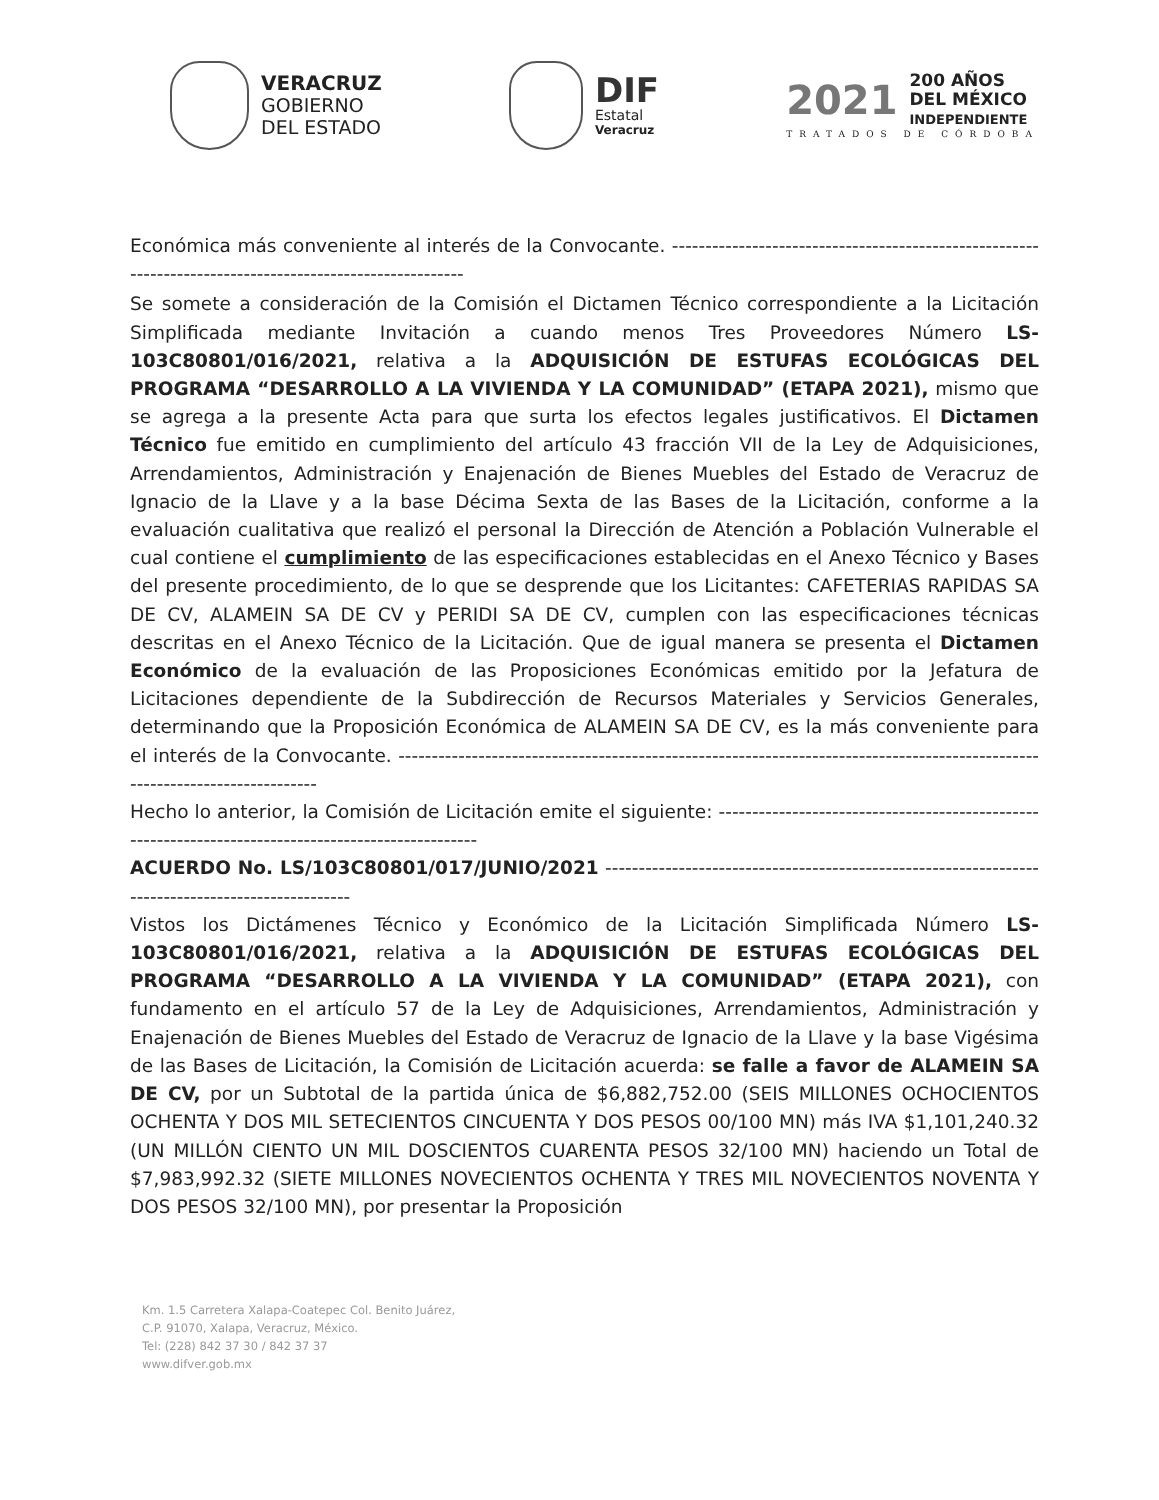VERACRUZ
GOBIERNO
DEL ESTADO
DIF
Estatal
Veracruz
2021
200 AÑOS
DEL MÉXICO
INDEPENDIENTE
TRATADOS DE CÓRDOBA
Económica más conveniente al interés de la Convocante. ---------------------------------------------------------------------------------------------------------
Se somete a consideración de la Comisión el Dictamen Técnico correspondiente a la Licitación Simplificada mediante Invitación a cuando menos Tres Proveedores Número LS-103C80801/016/2021, relativa a la ADQUISICIÓN DE ESTUFAS ECOLÓGICAS DEL PROGRAMA “DESARROLLO A LA VIVIENDA Y LA COMUNIDAD” (ETAPA 2021), mismo que se agrega a la presente Acta para que surta los efectos legales justificativos. El Dictamen Técnico fue emitido en cumplimiento del artículo 43 fracción VII de la Ley de Adquisiciones, Arrendamientos, Administración y Enajenación de Bienes Muebles del Estado de Veracruz de Ignacio de la Llave y a la base Décima Sexta de las Bases de la Licitación, conforme a la evaluación cualitativa que realizó el personal la Dirección de Atención a Población Vulnerable el cual contiene el cumplimiento de las especificaciones establecidas en el Anexo Técnico y Bases del presente procedimiento, de lo que se desprende que los Licitantes: CAFETERIAS RAPIDAS SA DE CV, ALAMEIN SA DE CV y PERIDI SA DE CV, cumplen con las especificaciones técnicas descritas en el Anexo Técnico de la Licitación. Que de igual manera se presenta el Dictamen Económico de la evaluación de las Proposiciones Económicas emitido por la Jefatura de Licitaciones dependiente de la Subdirección de Recursos Materiales y Servicios Generales, determinando que la Proposición Económica de ALAMEIN SA DE CV, es la más conveniente para el interés de la Convocante. ----------------------------------------------------------------------------------------------------------------------------
Hecho lo anterior, la Comisión de Licitación emite el siguiente: ----------------------------------------------------------------------------------------------------
ACUERDO No. LS/103C80801/017/JUNIO/2021 --------------------------------------------------------------------------------------------------
Vistos los Dictámenes Técnico y Económico de la Licitación Simplificada Número LS-103C80801/016/2021, relativa a la ADQUISICIÓN DE ESTUFAS ECOLÓGICAS DEL PROGRAMA “DESARROLLO A LA VIVIENDA Y LA COMUNIDAD” (ETAPA 2021), con fundamento en el artículo 57 de la Ley de Adquisiciones, Arrendamientos, Administración y Enajenación de Bienes Muebles del Estado de Veracruz de Ignacio de la Llave y la base Vigésima de las Bases de Licitación, la Comisión de Licitación acuerda: se falle a favor de ALAMEIN SA DE CV, por un Subtotal de la partida única de $6,882,752.00 (SEIS MILLONES OCHOCIENTOS OCHENTA Y DOS MIL SETECIENTOS CINCUENTA Y DOS PESOS 00/100 MN) más IVA $1,101,240.32 (UN MILLÓN CIENTO UN MIL DOSCIENTOS CUARENTA PESOS 32/100 MN) haciendo un Total de $7,983,992.32 (SIETE MILLONES NOVECIENTOS OCHENTA Y TRES MIL NOVECIENTOS NOVENTA Y DOS PESOS 32/100 MN), por presentar la Proposición
Km. 1.5 Carretera Xalapa-Coatepec Col. Benito Juárez,
C.P. 91070, Xalapa, Veracruz, México.
Tel: (228) 842 37 30 / 842 37 37
www.difver.gob.mx